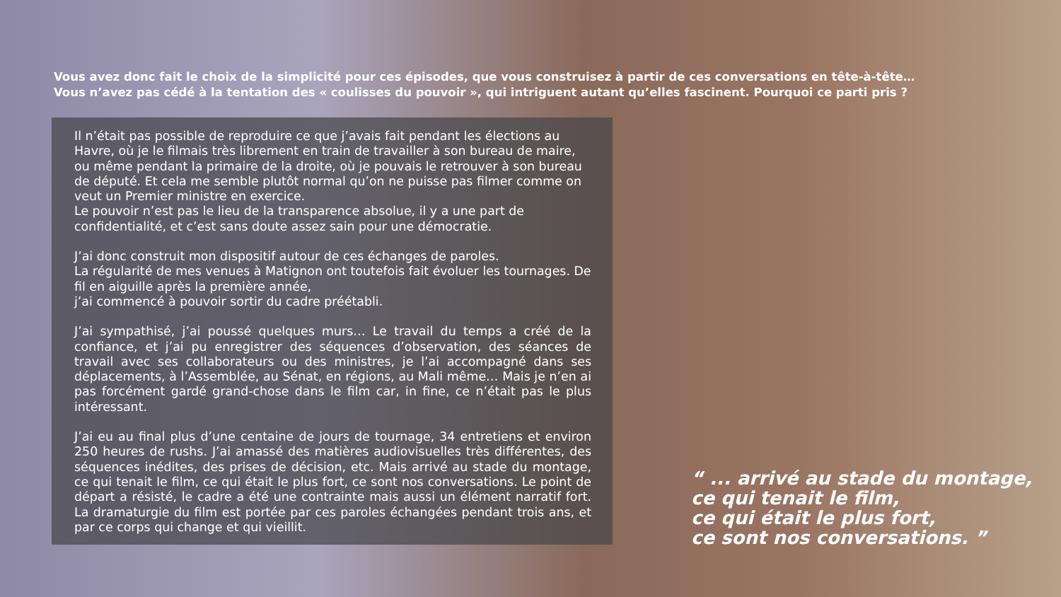Vous avez donc fait le choix de la simplicité pour ces épisodes, que vous construisez à partir de ces conversations en tête-à-tête…
Vous n’avez pas cédé à la tentation des « coulisses du pouvoir », qui intriguent autant qu’elles fascinent. Pourquoi ce parti pris ?
Il n’était pas possible de reproduire ce que j’avais fait pendant les élections au Havre, où je le filmais très librement en train de travailler à son bureau de maire, ou même pendant la primaire de la droite, où je pouvais le retrouver à son bureau de député. Et cela me semble plutôt normal qu’on ne puisse pas filmer comme on veut un Premier ministre en exercice.
Le pouvoir n’est pas le lieu de la transparence absolue, il y a une part de confidentialité, et c’est sans doute assez sain pour une démocratie.
J’ai donc construit mon dispositif autour de ces échanges de paroles.
La régularité de mes venues à Matignon ont toutefois fait évoluer les tournages. De fil en aiguille après la première année,
j’ai commencé à pouvoir sortir du cadre préétabli.
J’ai sympathisé, j’ai poussé quelques murs… Le travail du temps a créé de la confiance, et j’ai pu enregistrer des séquences d’observation, des séances de travail avec ses collaborateurs ou des ministres, je l’ai accompagné dans ses déplacements, à l’Assemblée, au Sénat, en régions, au Mali même… Mais je n’en ai pas forcément gardé grand-chose dans le film car, in fine, ce n’était pas le plus intéressant.
J’ai eu au final plus d’une centaine de jours de tournage, 34 entretiens et environ 250 heures de rushs. J’ai amassé des matières audiovisuelles très différentes, des séquences inédites, des prises de décision, etc. Mais arrivé au stade du montage, ce qui tenait le film, ce qui était le plus fort, ce sont nos conversations. Le point de départ a résisté, le cadre a été une contrainte mais aussi un élément narratif fort. La dramaturgie du film est portée par ces paroles échangées pendant trois ans, et par ce corps qui change et qui vieillit.
“ ... arrivé au stade du montage,
ce qui tenait le film,
ce qui était le plus fort,
ce sont nos conversations. ”